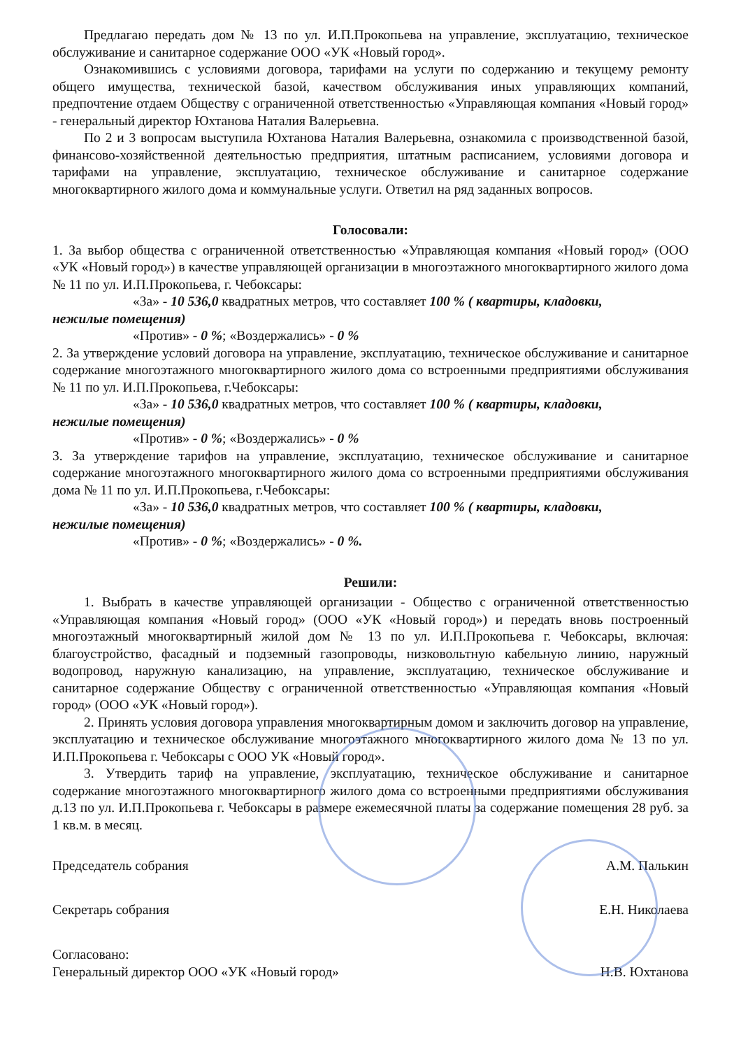Предлагаю передать дом № 13 по ул. И.П.Прокопьева на управление, эксплуатацию, техническое обслуживание и санитарное содержание ООО «УК «Новый город».
Ознакомившись с условиями договора, тарифами на услуги по содержанию и текущему ремонту общего имущества, технической базой, качеством обслуживания иных управляющих компаний, предпочтение отдаем Обществу с ограниченной ответственностью «Управляющая компания «Новый город» - генеральный директор Юхтанова Наталия Валерьевна.
По 2 и 3 вопросам выступила Юхтанова Наталия Валерьевна, ознакомила с производственной базой, финансово-хозяйственной деятельностью предприятия, штатным расписанием, условиями договора и тарифами на управление, эксплуатацию, техническое обслуживание и санитарное содержание многоквартирного жилого дома и коммунальные услуги. Ответил на ряд заданных вопросов.
Голосовали:
1. За выбор общества с ограниченной ответственностью «Управляющая компания «Новый город» (ООО «УК «Новый город») в качестве управляющей организации в многоэтажного многоквартирного жилого дома № 11 по ул. И.П.Прокопьева, г. Чебоксары:
«За» - 10 536,0 квадратных метров, что составляет 100 % ( квартиры, кладовки,
нежилые помещения)
«Против» - 0 %; «Воздержались» - 0 %
2. За утверждение условий договора на управление, эксплуатацию, техническое обслуживание и санитарное содержание многоэтажного многоквартирного жилого дома со встроенными предприятиями обслуживания № 11 по ул. И.П.Прокопьева, г.Чебоксары:
«За» - 10 536,0 квадратных метров, что составляет 100 % ( квартиры, кладовки,
нежилые помещения)
«Против» - 0 %; «Воздержались» - 0 %
3. За утверждение тарифов на управление, эксплуатацию, техническое обслуживание и санитарное содержание многоэтажного многоквартирного жилого дома со встроенными предприятиями обслуживания дома № 11 по ул. И.П.Прокопьева, г.Чебоксары:
«За» - 10 536,0 квадратных метров, что составляет 100 % ( квартиры, кладовки,
нежилые помещения)
«Против» - 0 %; «Воздержались» - 0 %.
Решили:
1. Выбрать в качестве управляющей организации - Общество с ограниченной ответственностью «Управляющая компания «Новый город» (ООО «УК «Новый город») и передать вновь построенный многоэтажный многоквартирный жилой дом № 13 по ул. И.П.Прокопьева г. Чебоксары, включая: благоустройство, фасадный и подземный газопроводы, низковольтную кабельную линию, наружный водопровод, наружную канализацию, на управление, эксплуатацию, техническое обслуживание и санитарное содержание Обществу с ограниченной ответственностью «Управляющая компания «Новый город» (ООО «УК «Новый город»).
2. Принять условия договора управления многоквартирным домом и заключить договор на управление, эксплуатацию и техническое обслуживание многоэтажного многоквартирного жилого дома № 13 по ул. И.П.Прокопьева г. Чебоксары с ООО УК «Новый город».
3. Утвердить тариф на управление, эксплуатацию, техническое обслуживание и санитарное содержание многоэтажного многоквартирного жилого дома со встроенными предприятиями обслуживания д.13 по ул. И.П.Прокопьева г. Чебоксары в размере ежемесячной платы за содержание помещения 28 руб. за 1 кв.м. в месяц.
Председатель собрания А.М. Палькин
Секретарь собрания Е.Н. Николаева
Согласовано:
Генеральный директор ООО «УК «Новый город» Н.В. Юхтанова